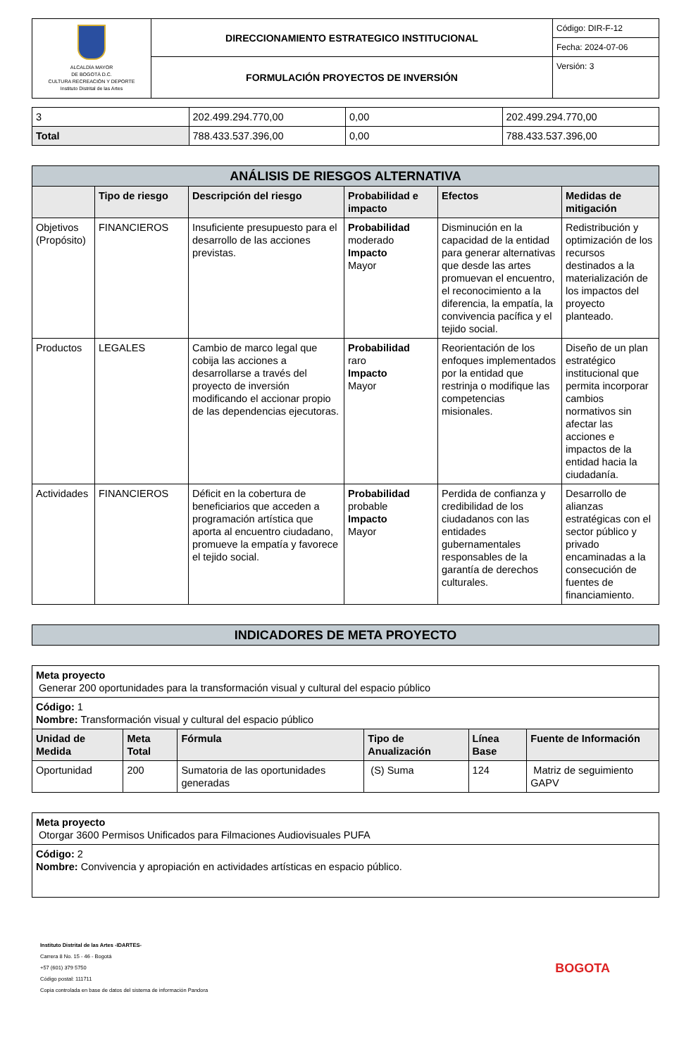| ALCALDÍA MAYOR DE BOGOTÁ D.C. CULTURA RECREACIÓN Y DEPORTE Instituto Distrital de las Artes | DIRECCIONAMIENTO ESTRATEGICO INSTITUCIONAL | Código: DIR-F-12 |
| | | Fecha: 2024-07-06 |
| | FORMULACIÓN PROYECTOS DE INVERSIÓN | Versión: 3 |
| 3 | 202.499.294.770,00 | 0,00 | 202.499.294.770,00 |
| Total | 788.433.537.396,00 | 0,00 | 788.433.537.396,00 |
| ANÁLISIS DE RIESGOS ALTERNATIVA | | | | | |
| | Tipo de riesgo | Descripción del riesgo | Probabilidad e impacto | Efectos | Medidas de mitigación |
| Objetivos (Propósito) | FINANCIEROS | Insuficiente presupuesto para el desarrollo de las acciones previstas. | Probabilidad moderado Impacto Mayor | Disminución en la capacidad de la entidad para generar alternativas que desde las artes promuevan el encuentro, el reconocimiento a la diferencia, la empatía, la convivencia pacífica y el tejido social. | Redistribución y optimización de los recursos destinados a la materialización de los impactos del proyecto planteado. |
| Productos | LEGALES | Cambio de marco legal que cobija las acciones a desarrollarse a través del proyecto de inversión modificando el accionar propio de las dependencias ejecutoras. | Probabilidad raro Impacto Mayor | Reorientación de los enfoques implementados por la entidad que restrinja o modifique las competencias misionales. | Diseño de un plan estratégico institucional que permita incorporar cambios normativos sin afectar las acciones e impactos de la entidad hacia la ciudadanía. |
| Actividades | FINANCIEROS | Déficit en la cobertura de beneficiarios que acceden a programación artística que aporta al encuentro ciudadano, promueve la empatía y favorece el tejido social. | Probabilidad probable Impacto Mayor | Perdida de confianza y credibilidad de los ciudadanos con las entidades gubernamentales responsables de la garantía de derechos culturales. | Desarrollo de alianzas estratégicas con el sector público y privado encaminadas a la consecución de fuentes de financiamiento. |
| INDICADORES DE META PROYECTO |
| Meta proyecto Generar 200 oportunidades para la transformación visual y cultural del espacio público | | | | | |
| Código: 1 Nombre: Transformación visual y cultural del espacio público | | | | | |
| Unidad de Medida | Meta Total | Fórmula | Tipo de Anualización | Línea Base | Fuente de Información |
| Oportunidad | 200 | Sumatoria de las oportunidades generadas | (S) Suma | 124 | Matriz de seguimiento GAPV |
| Meta proyecto Otorgar 3600 Permisos Unificados para Filmaciones Audiovisuales PUFA |
| Código: 2 Nombre: Convivencia y apropiación en actividades artísticas en espacio público. |
Instituto Distrital de las Artes -IDARTES-
Carrera 8 No. 15 - 46 - Bogotá
+57 (601) 379 5750
Código postal: 111711
Copia controlada en base de datos del sistema de información Pandora
BOGOTA